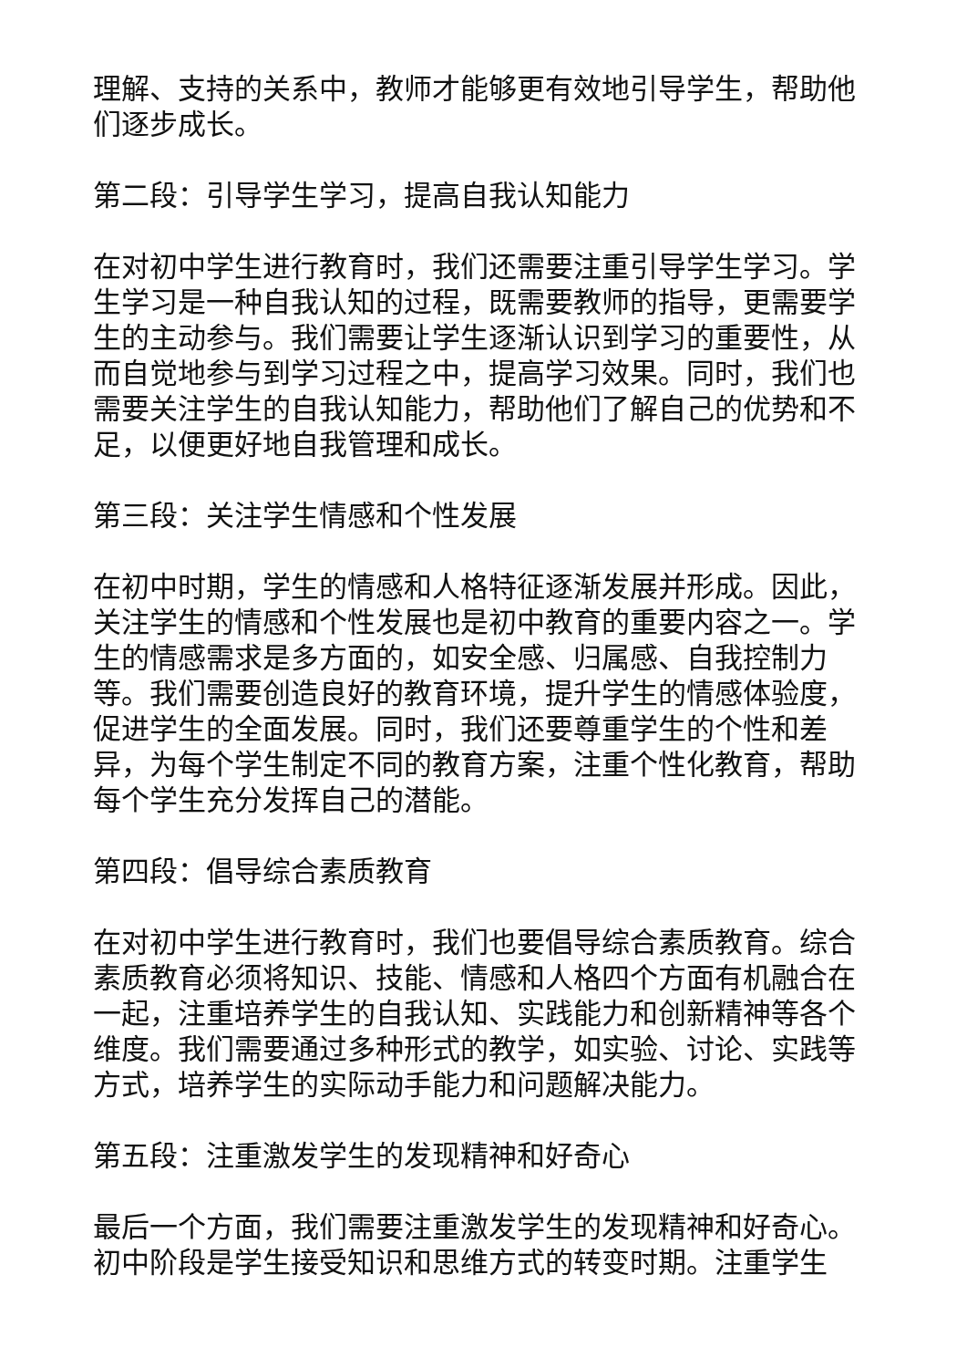理解、支持的关系中，教师才能够更有效地引导学生，帮助他们逐步成长。
第二段：引导学生学习，提高自我认知能力
在对初中学生进行教育时，我们还需要注重引导学生学习。学生学习是一种自我认知的过程，既需要教师的指导，更需要学生的主动参与。我们需要让学生逐渐认识到学习的重要性，从而自觉地参与到学习过程之中，提高学习效果。同时，我们也需要关注学生的自我认知能力，帮助他们了解自己的优势和不足，以便更好地自我管理和成长。
第三段：关注学生情感和个性发展
在初中时期，学生的情感和人格特征逐渐发展并形成。因此，关注学生的情感和个性发展也是初中教育的重要内容之一。学生的情感需求是多方面的，如安全感、归属感、自我控制力等。我们需要创造良好的教育环境，提升学生的情感体验度，促进学生的全面发展。同时，我们还要尊重学生的个性和差异，为每个学生制定不同的教育方案，注重个性化教育，帮助每个学生充分发挥自己的潜能。
第四段：倡导综合素质教育
在对初中学生进行教育时，我们也要倡导综合素质教育。综合素质教育必须将知识、技能、情感和人格四个方面有机融合在一起，注重培养学生的自我认知、实践能力和创新精神等各个维度。我们需要通过多种形式的教学，如实验、讨论、实践等方式，培养学生的实际动手能力和问题解决能力。
第五段：注重激发学生的发现精神和好奇心
最后一个方面，我们需要注重激发学生的发现精神和好奇心。初中阶段是学生接受知识和思维方式的转变时期。注重学生